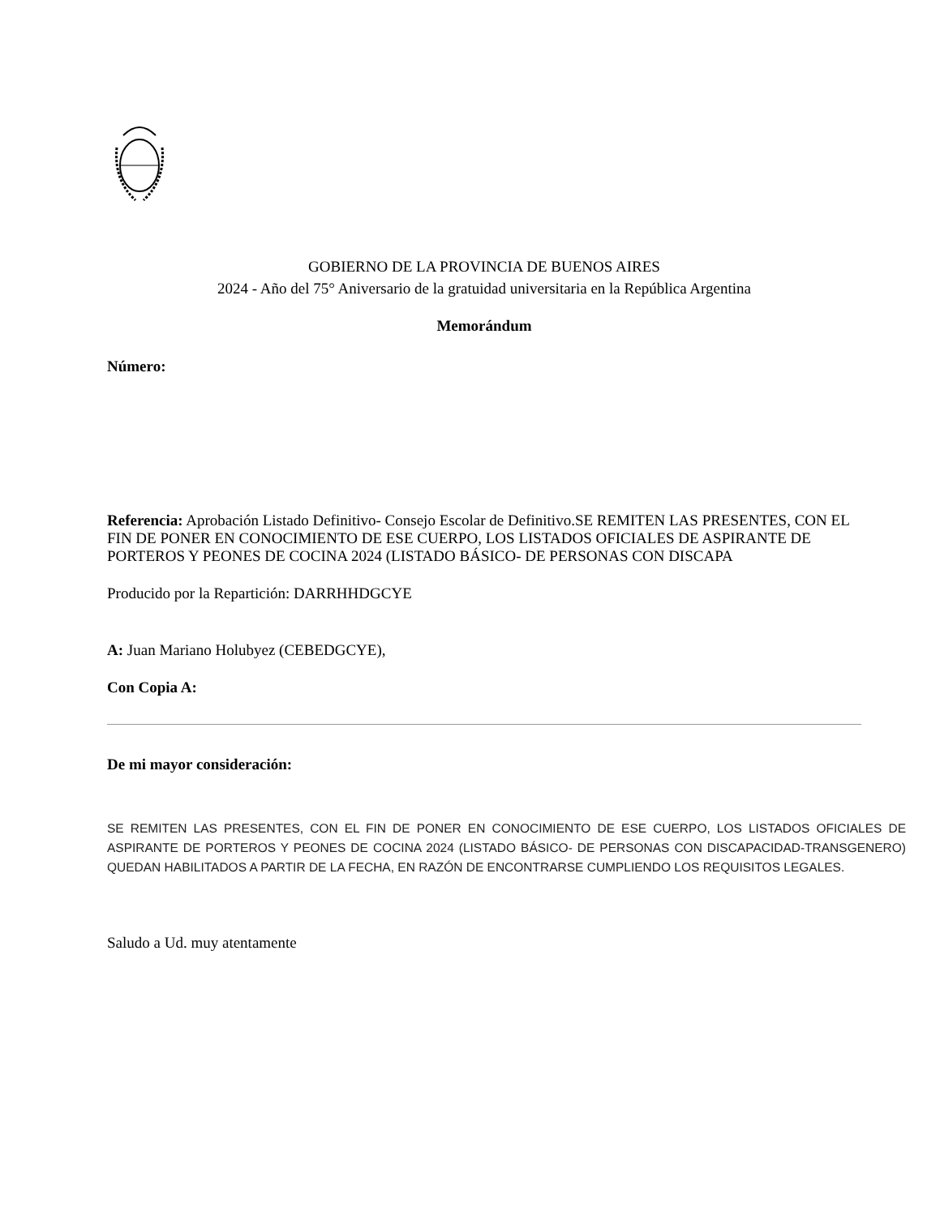GOBIERNO DE LA PROVINCIA DE BUENOS AIRES
2024 - Año del 75° Aniversario de la gratuidad universitaria en la República Argentina
Memorándum
Número:
Referencia: Aprobación Listado Definitivo- Consejo Escolar de Definitivo.SE REMITEN LAS PRESENTES, CON EL FIN DE PONER EN CONOCIMIENTO DE ESE CUERPO, LOS LISTADOS OFICIALES DE ASPIRANTE DE PORTEROS Y PEONES DE COCINA 2024 (LISTADO BÁSICO- DE PERSONAS CON DISCAPA
Producido por la Repartición: DARRHHDGCYE
A: Juan Mariano Holubyez (CEBEDGCYE),
Con Copia A:
De mi mayor consideración:
SE REMITEN LAS PRESENTES, CON EL FIN DE PONER EN CONOCIMIENTO DE ESE CUERPO, LOS LISTADOS OFICIALES DE ASPIRANTE DE PORTEROS Y PEONES DE COCINA 2024 (LISTADO BÁSICO- DE PERSONAS CON DISCAPACIDAD-TRANSGENERO) QUEDAN HABILITADOS A PARTIR DE LA FECHA, EN RAZÓN DE ENCONTRARSE CUMPLIENDO LOS REQUISITOS LEGALES.
Saludo a Ud. muy atentamente